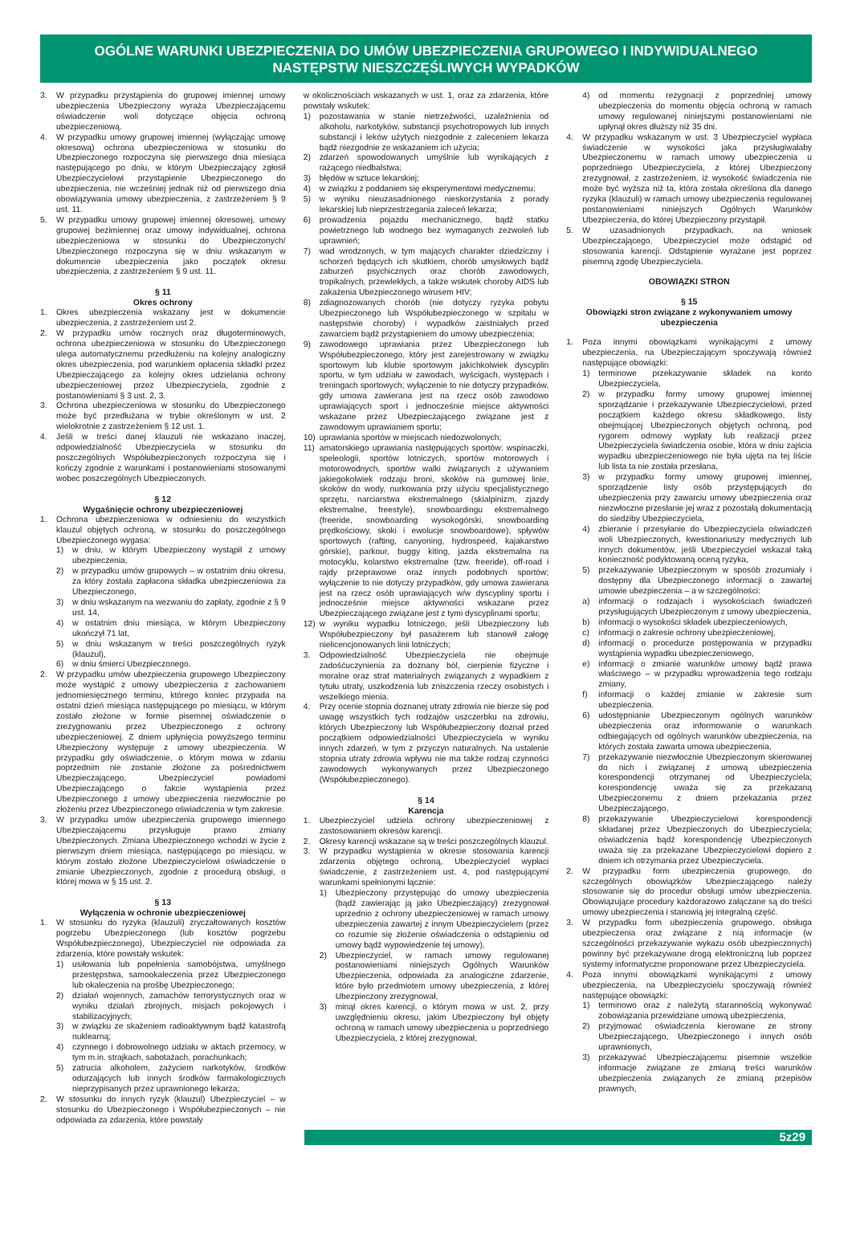OGÓLNE WARUNKI UBEZPIECZENIA DO UMÓW UBEZPIECZENIA GRUPOWEGO I INDYWIDUALNEGO
NASTĘPSTW NIESZCZĘŚLIWYCH WYPADKÓW
3. W przypadku przystąpienia do grupowej imiennej umowy ubezpieczenia Ubezpieczony wyraża Ubezpieczającemu oświadczenie woli dotyczące objęcia ochroną ubezpieczeniową.
4. W przypadku umowy grupowej imiennej (wyłączając umowę okresową) ochrona ubezpieczeniowa w stosunku do Ubezpieczonego rozpoczyna się pierwszego dnia miesiąca następującego po dniu, w którym Ubezpieczający zgłosił Ubezpieczycielowi przystąpienie Ubezpieczonego do ubezpieczenia, nie wcześniej jednak niż od pierwszego dnia obowiązywania umowy ubezpieczenia, z zastrzeżeniem § 9 ust. 11.
5. W przypadku umowy grupowej imiennej okresowej, umowy grupowej bezimiennej oraz umowy indywidualnej, ochrona ubezpieczeniowa w stosunku do Ubezpieczonych/ Ubezpieczonego rozpoczyna się w dniu wskazanym w dokumencie ubezpieczenia jako początek okresu ubezpieczenia, z zastrzeżeniem § 9 ust. 11.
§ 11
Okres ochrony
1. Okres ubezpieczenia wskazany jest w dokumencie ubezpieczenia, z zastrzeżeniem ust 2.
2. W przypadku umów rocznych oraz długoterminowych, ochrona ubezpieczeniowa w stosunku do Ubezpieczonego ulega automatycznemu przedłużeniu na kolejny analogiczny okres ubezpieczenia, pod warunkiem opłacenia składki przez Ubezpieczającego za kolejny okres udzielania ochrony ubezpieczeniowej przez Ubezpieczyciela, zgodnie z postanowieniami § 3 ust. 2, 3.
3. Ochrona ubezpieczeniowa w stosunku do Ubezpieczonego może być przedłużana w trybie określonym w ust. 2 wielokrotnie z zastrzeżeniem § 12 ust. 1.
4. Jeśli w treści danej klauzuli nie wskazano inaczej, odpowiedzialność Ubezpieczyciela w stosunku do poszczególnych Współubezpieczonych rozpoczyna się i kończy zgodnie z warunkami i postanowieniami stosowanymi wobec poszczególnych Ubezpieczonych.
§ 12
Wygaśnięcie ochrony ubezpieczeniowej
1. Ochrona ubezpieczeniowa w odniesieniu do wszystkich klauzul objętych ochroną, w stosunku do poszczególnego Ubezpieczonego wygasa:
1) w dniu, w którym Ubezpieczony wystąpił z umowy ubezpieczenia,
2) w przypadku umów grupowych – w ostatnim dniu okresu, za który została zapłacona składka ubezpieczeniowa za Ubezpieczonego,
3) w dniu wskazanym na wezwaniu do zapłaty, zgodnie z § 9 ust. 14,
4) w ostatnim dniu miesiąca, w którym Ubezpieczony ukończył 71 lat,
5) w dniu wskazanym w treści poszczególnych ryzyk (klauzul),
6) w dniu śmierci Ubezpieczonego.
2. W przypadku umów ubezpieczenia grupowego Ubezpieczony może wystąpić z umowy ubezpieczenia z zachowaniem jednomiesięcznego terminu, którego koniec przypada na ostatni dzień miesiąca następującego po miesiącu, w którym zostało złożone w formie pisemnej oświadczenie o zrezygnowaniu przez Ubezpieczonego z ochrony ubezpieczeniowej. Z dniem upłynięcia powyższego terminu Ubezpieczony występuje z umowy ubezpieczenia. W przypadku gdy oświadczenie, o którym mowa w zdaniu poprzednim nie zostanie złożone za pośrednictwem Ubezpieczającego, Ubezpieczyciel powiadomi Ubezpieczającego o fakcie wystąpienia przez Ubezpieczonego z umowy ubezpieczenia niezwłocznie po złożeniu przez Ubezpieczonego oświadczenia w tym zakresie.
3. W przypadku umów ubezpieczenia grupowego imiennego Ubezpieczającemu przysługuje prawo zmiany Ubezpieczonych. Zmiana Ubezpieczonego wchodzi w życie z pierwszym dniem miesiąca, następującego po miesiącu, w którym zostało złożone Ubezpieczycielowi oświadczenie o zmianie Ubezpieczonych, zgodnie z procedurą obsługi, o której mowa w § 15 ust. 2.
§ 13
Wyłączenia w ochronie ubezpieczeniowej
1. W stosunku do ryzyka (klauzuli) zryczałtowanych kosztów pogrzebu Ubezpieczonego (lub kosztów pogrzebu Współubezpieczonego), Ubezpieczyciel nie odpowiada za zdarzenia, które powstały wskutek:
1) usiłowania lub popełnienia samobójstwa, umyślnego przestępstwa, samookaleczenia przez Ubezpieczonego lub okaleczenia na prośbę Ubezpieczonego;
2) działań wojennych, zamachów terrorystycznych oraz w wyniku działań zbrojnych, misjach pokojowych i stabilizacyjnych;
3) w związku ze skażeniem radioaktywnym bądź katastrofą nuklearną;
4) czynnego i dobrowolnego udziału w aktach przemocy, w tym m.in. strajkach, sabotażach, porachunkach;
5) zatrucia alkoholem, zażyciem narkotyków, środków odurzających lub innych środków farmakologicznych nieprzypisanych przez uprawnionego lekarza;
2. W stosunku do innych ryzyk (klauzul) Ubezpieczyciel – w stosunku do Ubezpieczonego i Współubezpieczonych – nie odpowiada za zdarzenia, które powstały
w okolicznościach wskazanych w ust. 1, oraz za zdarzenia, które powstały wskutek:
1) pozostawania w stanie nietrzeźwości, uzależnienia od alkoholu, narkotyków, substancji psychotropowych lub innych substancji i leków użytych niezgodnie z zaleceniem lekarza bądź niezgodnie ze wskazaniem ich użycia;
2) zdarzeń spowodowanych umyślnie lub wynikających z rażącego niedbalstwa;
3) błędów w sztuce lekarskiej;
4) w związku z poddaniem się eksperymentowi medycznemu;
5) w wyniku nieuzasadnionego nieskorzystania z porady lekarskiej lub nieprzestrzegania zaleceń lekarza;
6) prowadzenia pojazdu mechanicznego, bądź statku powietrznego lub wodnego bez wymaganych zezwoleń lub uprawnień;
7) wad wrodzonych, w tym mających charakter dziedziczny i schorzeń będących ich skutkiem, chorób umysłowych bądź zaburzeń psychicznych oraz chorób zawodowych, tropikalnych, przewlekłych, a także wskutek choroby AIDS lub zakażenia Ubezpieczonego wirusem HIV;
8) zdiagnozowanych chorób (nie dotyczy ryzyka pobytu Ubezpieczonego lub Współubezpieczonego w szpitalu w następstwie choroby) i wypadków zaistniałych przed zawarciem bądź przystąpieniem do umowy ubezpieczenia;
9) zawodowego uprawiania przez Ubezpieczonego lub Współubezpieczonego, który jest zarejestrowany w związku sportowym lub klubie sportowym jakichkolwiek dyscyplin sportu, w tym udziału w zawodach, wyścigach, występach i treningach sportowych; wyłączenie to nie dotyczy przypadków, gdy umowa zawierana jest na rzecz osób zawodowo uprawiających sport i jednocześnie miejsce aktywności wskazane przez Ubezpieczającego związane jest z zawodowym uprawianiem sportu;
10) uprawiania sportów w miejscach niedozwolonych;
11) amatorskiego uprawiania następujących sportów: wspinaczki, speleologii, sportów lotniczych, sportów motorowych i motorowodnych, sportów walki związanych z używaniem jakiegokolwiek rodzaju broni, skoków na gumowej linie, skoków do wody, nurkowania przy użyciu specjalistycznego sprzętu, narciarstwa ekstremalnego (skialpinizm, zjazdy ekstremalne, freestyle), snowboardingu ekstremalnego (freeride, snowboarding wysokogórski, snowboarding prędkościowy, skoki i ewolucje snowboardowe), spływów sportowych (rafting, canyoning, hydrospeed, kajakarstwo górskie), parkour, buggy kiting, jazda ekstremalna na motocyklu, kolarstwo ekstremalne (tzw. freeride), off-road i rajdy przeprawowe oraz innych podobnych sportów; wyłączenie to nie dotyczy przypadków, gdy umowa zawierana jest na rzecz osób uprawiających w/w dyscypliny sportu i jednocześnie miejsce aktywności wskazane przez Ubezpieczającego związane jest z tymi dyscyplinami sportu;
12) w wyniku wypadku lotniczego, jeśli Ubezpieczony lub Współubezpieczony był pasażerem lub stanowił załogę nielicencjonowanych linii lotniczych;
3. Odpowiedzialność Ubezpieczyciela nie obejmuje zadośćuczynienia za doznany ból, cierpienie fizyczne i moralne oraz strat materialnych związanych z wypadkiem z tytułu utraty, uszkodzenia lub zniszczenia rzeczy osobistych i wszelkiego mienia.
4. Przy ocenie stopnia doznanej utraty zdrowia nie bierze się pod uwagę wszystkich tych rodzajów uszczerbku na zdrowiu, których Ubezpieczony lub Współubezpieczony doznał przed początkiem odpowiedzialności Ubezpieczyciela w wyniku innych zdarzeń, w tym z przyczyn naturalnych. Na ustalenie stopnia utraty zdrowia wpływu nie ma także rodzaj czynności zawodowych wykonywanych przez Ubezpieczonego (Współubezpieczonego).
§ 14
Karencja
1. Ubezpieczyciel udziela ochrony ubezpieczeniowej z zastosowaniem okresów karencji.
2. Okresy karencji wskazane są w treści poszczególnych klauzul.
3. W przypadku wystąpienia w okresie stosowania karencji zdarzenia objętego ochroną, Ubezpieczyciel wypłaci świadczenie, z zastrzeżeniem ust. 4, pod następującymi warunkami spełnionymi łącznie:
1) Ubezpieczony przystępując do umowy ubezpieczenia (bądź zawierając ją jako Ubezpieczający) zrezygnował uprzednio z ochrony ubezpieczeniowej w ramach umowy ubezpieczenia zawartej z innym Ubezpieczycielem (przez co rozumie się złożenie oświadczenia o odstąpieniu od umowy bądź wypowiedzenie tej umowy),
2) Ubezpieczyciel, w ramach umowy regulowanej postanowieniami niniejszych Ogólnych Warunków Ubezpieczenia, odpowiada za analogiczne zdarzenie, które było przedmiotem umowy ubezpieczenia, z której Ubezpieczony zrezygnował,
3) minął okres karencji, o którym mowa w ust. 2, przy uwzględnieniu okresu, jakim Ubezpieczony był objęty ochroną w ramach umowy ubezpieczenia u poprzedniego Ubezpieczyciela, z której zrezygnował,
4) od momentu rezygnacji z poprzedniej umowy ubezpieczenia do momentu objęcia ochroną w ramach umowy regulowanej niniejszymi postanowieniami nie upłynął okres dłuższy niż 35 dni.
4. W przypadku wskazanym w ust. 3 Ubezpieczyciel wypłaca świadczenie w wysokości jaka przysługiwałaby Ubezpieczonemu w ramach umowy ubezpieczenia u poprzedniego Ubezpieczyciela, z której Ubezpieczony zrezygnował, z zastrzeżeniem, iż wysokość świadczenia nie może być wyższa niż ta, która została określona dla danego ryzyka (klauzuli) w ramach umowy ubezpieczenia regulowanej postanowieniami niniejszych Ogólnych Warunków Ubezpieczenia, do której Ubezpieczony przystąpił.
5. W uzasadnionych przypadkach, na wniosek Ubezpieczającego, Ubezpieczyciel może odstąpić od stosowania karencji. Odstąpienie wyrażane jest poprzez pisemną zgodę Ubezpieczyciela.
OBOWIĄZKI STRON
§ 15
Obowiązki stron związane z wykonywaniem umowy ubezpieczenia
1. Poza innymi obowiązkami wynikającymi z umowy ubezpieczenia, na Ubezpieczającym spoczywają również następujące obowiązki:
1) terminowe przekazywanie składek na konto Ubezpieczyciela,
2) w przypadku formy umowy grupowej imiennej sporządzanie i przekazywanie Ubezpieczycielowi, przed początkiem każdego okresu składkowego, listy obejmującej Ubezpieczonych objętych ochroną, pod rygorem odmowy wypłaty lub realizacji przez Ubezpieczyciela świadczenia osobie, która w dniu zajścia wypadku ubezpieczeniowego nie była ujęta na tej liście lub lista ta nie została przesłana,
3) w przypadku formy umowy grupowej imiennej, sporządzenie listy osób przystępujących do ubezpieczenia przy zawarciu umowy ubezpieczenia oraz niezwłoczne przesłanie jej wraz z pozostałą dokumentacją do siedziby Ubezpieczyciela,
4) zbieranie i przesyłanie do Ubezpieczyciela oświadczeń woli Ubezpieczonych, kwestionariuszy medycznych lub innych dokumentów, jeśli Ubezpieczyciel wskazał taką konieczność podyktowaną oceną ryzyka,
5) przekazywanie Ubezpieczonym w sposób zrozumiały i dostępny dla Ubezpieczonego informacji o zawartej umowie ubezpieczenia – a w szczególności:
a) informacji o rodzajach i wysokościach świadczeń przysługujących Ubezpieczonym z umowy ubezpieczenia,
b) informacji o wysokości składek ubezpieczeniowych,
c) informacji o zakresie ochrony ubezpieczeniowej,
d) informacji o procedurze postępowania w przypadku wystąpienia wypadku ubezpieczeniowego,
e) informacji o zmianie warunków umowy bądź prawa właściwego – w przypadku wprowadzenia tego rodzaju zmiany,
f) informacji o każdej zmianie w zakresie sum ubezpieczenia.
6) udostępnianie Ubezpieczonym ogólnych warunków ubezpieczenia oraz informowanie o warunkach odbiegających od ogólnych warunków ubezpieczenia, na których została zawarta umowa ubezpieczenia,
7) przekazywanie niezwłocznie Ubezpieczonym skierowanej do nich i związanej z umową ubezpieczenia korespondencji otrzymanej od Ubezpieczyciela; korespondencję uważa się za przekazaną Ubezpieczonemu z dniem przekazania przez Ubezpieczającego,
8) przekazywanie Ubezpieczycielowi korespondencji składanej przez Ubezpieczonych do Ubezpieczyciela; oświadczenia bądź korespondencję Ubezpieczonych uważa się za przekazane Ubezpieczycielowi dopiero z dniem ich otrzymania przez Ubezpieczyciela.
2. W przypadku form ubezpieczenia grupowego, do szczególnych obowiązków Ubezpieczającego należy stosowanie się do procedur obsługi umów ubezpieczenia. Obowiązujące procedury każdorazowo załączane są do treści umowy ubezpieczenia i stanowią jej integralną część.
3. W przypadku form ubezpieczenia grupowego, obsługa ubezpieczenia oraz związane z nią informacje (w szczególności przekazywanie wykazu osób ubezpieczonych) powinny być przekazywane drogą elektroniczną lub poprzez systemy informatyczne proponowane przez Ubezpieczyciela.
4. Poza innymi obowiązkami wynikającymi z umowy ubezpieczenia, na Ubezpieczycielu spoczywają również następujące obowiązki:
1) terminowo oraz z należytą starannością wykonywać zobowiązania przewidziane umową ubezpieczenia,
2) przyjmować oświadczenia kierowane ze strony Ubezpieczającego, Ubezpieczonego i innych osób uprawnionych,
3) przekazywać Ubezpieczającemu pisemnie wszelkie informacje związane ze zmianą treści warunków ubezpieczenia związanych ze zmianą przepisów prawnych,
5z29